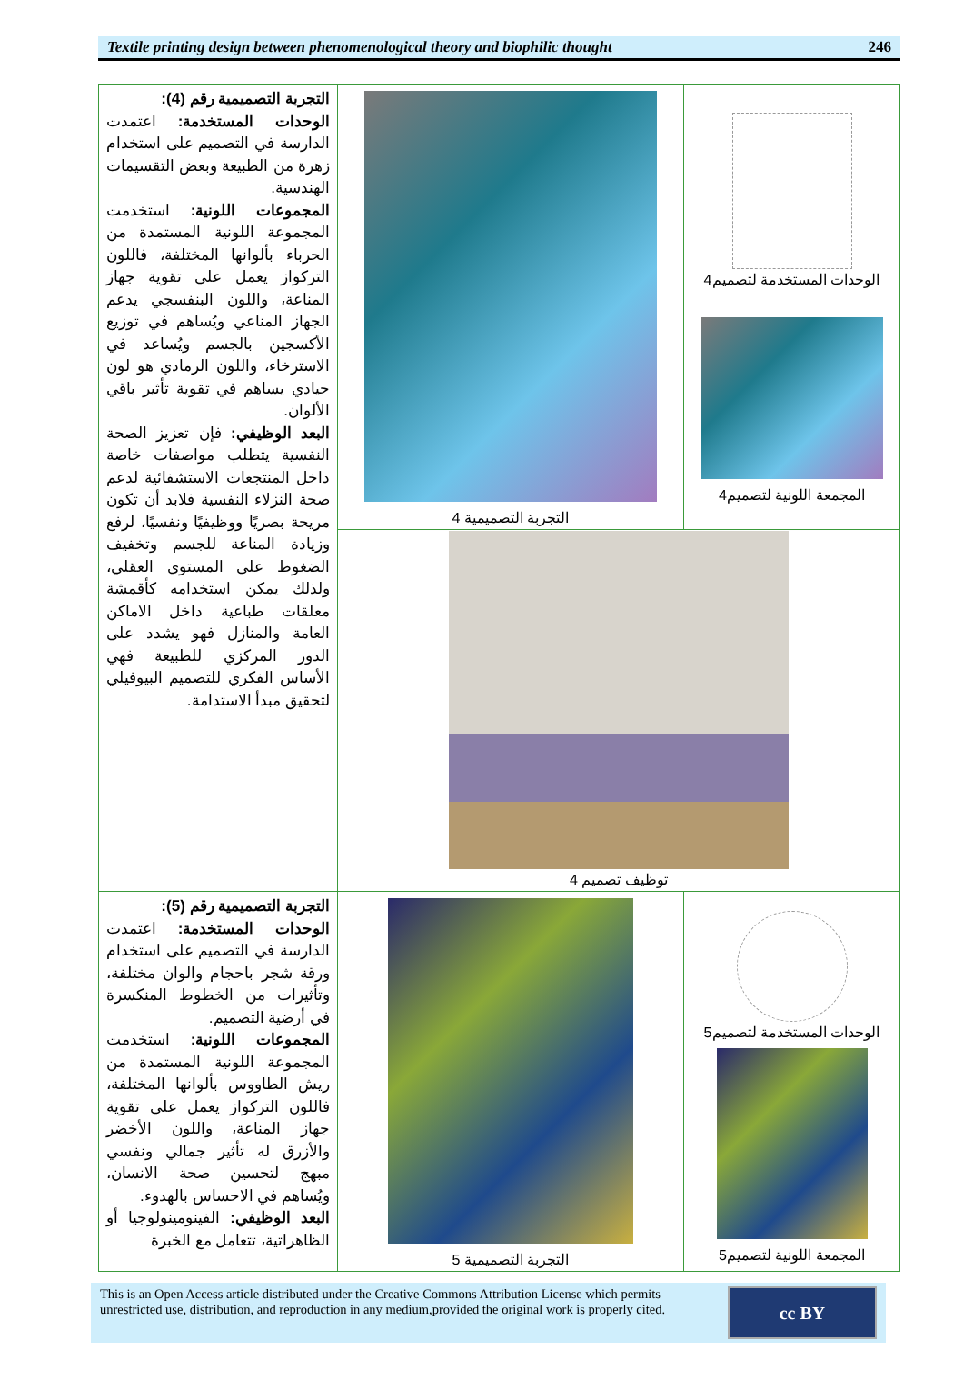Textile printing design between phenomenological theory and biophilic thought 246
| التجربة التصميمية رقم (4): الوحدات المستخدمة: اعتمدت الدارسة في التصميم على استخدام زهرة من الطبيعة وبعض التقسيمات الهندسية. المجموعات اللونية: استخدمت المجموعة اللونية المستمدة من الحرباء بألوانها المختلفة، فاللون التركواز يعمل على تقوية جهاز المناعة، واللون البنفسجي يدعم الجهاز المناعي ويُساهم في توزيع الأكسجين بالجسم ويُساعد في الاسترخاء، واللون الرمادي هو لون حيادي يساهم في تقوية تأثير باقي الألوان. البعد الوظيفي: فإن تعزيز الصحة النفسية يتطلب مواصفات خاصة داخل المنتجعات الاستشفائية لدعم صحة النزلاء النفسية فلابد أن تكون مريحة بصريًا ووظيفيًا ونفسيًا، لرفع وزيادة المناعة للجسم وتخفيف الضغوط على المستوى العقلي، ولذلك يمكن استخدامه كأقمشة معلقات طباعية داخل الاماكن العامة والمنازل فهو يشدد على الدور المركزي للطبيعة فهي الأساس الفكري للتصميم البيوفيلي لتحقيق مبدأ الاستدامة. | التجربة التصميمية 4 | الوحدات المستخدمة لتصميم4 المجمعة اللونية لتصميم4 |
| | توظيف تصميم 4 | |
| التجربة التصميمية رقم (5): الوحدات المستخدمة: اعتمدت الدارسة في التصميم على استخدام ورقة شجر باحجام والوان مختلفة، وتأثيرات من الخطوط المنكسرة في أرضية التصميم. المجموعات اللونية: استخدمت المجموعة اللونية المستمدة من ريش الطاووس بألوانها المختلفة، فاللون التركواز يعمل على تقوية جهاز المناعة، واللون الأخضر والأزرق له تأثير جمالي ونفسي مبهج لتحسين صحة الانسان، ويُساهم في الاحساس بالهدوء. البعد الوظيفي: الفينومينولوجيا أو الظاهراتية، تتعامل مع الخبرة | التجربة التصميمية 5 | الوحدات المستخدمة لتصميم5 المجمعة اللونية لتصميم5 |
This is an Open Access article distributed under the Creative Commons Attribution License which permits unrestricted use, distribution, and reproduction in any medium,provided the original work is properly cited.
cc BY